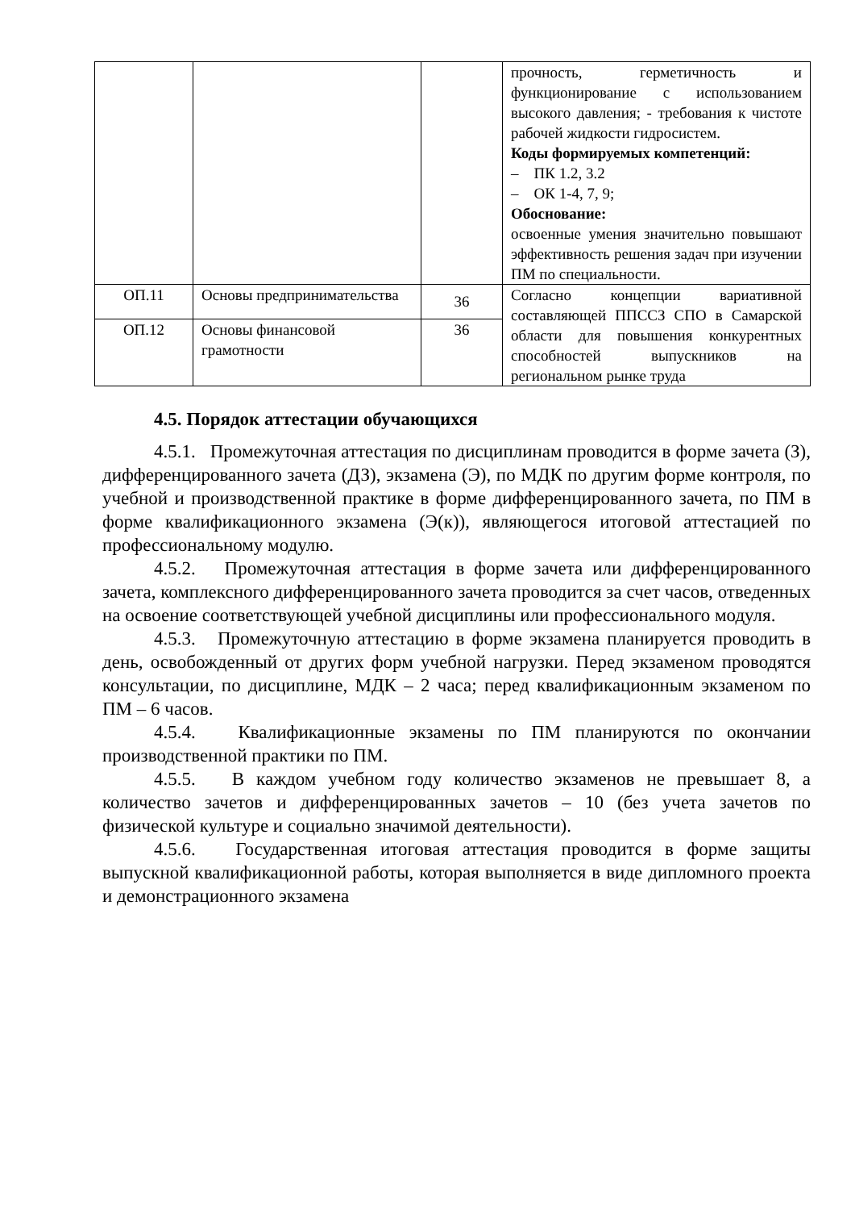| | | | прочность, герметичность и функционирование с использованием высокого давления; - требования к чистоте рабочей жидкости гидросистем. Коды формируемых компетенций: – ПК 1.2, 3.2 – ОК 1-4, 7, 9; Обоснование: освоенные умения значительно повышают эффективность решения задач при изучении ПМ по специальности. |
| ОП.11 | Основы предпринимательства | 36 | Согласно концепции вариативной составляющей ППССЗ СПО в Самарской области для повышения конкурентных способностей выпускников на региональном рынке труда |
| ОП.12 | Основы финансовой грамотности | 36 | |
4.5. Порядок аттестации обучающихся
4.5.1. Промежуточная аттестация по дисциплинам проводится в форме зачета (З), дифференцированного зачета (ДЗ), экзамена (Э), по МДК по другим форме контроля, по учебной и производственной практике в форме дифференцированного зачета, по ПМ в форме квалификационного экзамена (Э(к)), являющегося итоговой аттестацией по профессиональному модулю.
4.5.2. Промежуточная аттестация в форме зачета или дифференцированного зачета, комплексного дифференцированного зачета проводится за счет часов, отведенных на освоение соответствующей учебной дисциплины или профессионального модуля.
4.5.3. Промежуточную аттестацию в форме экзамена планируется проводить в день, освобожденный от других форм учебной нагрузки. Перед экзаменом проводятся консультации, по дисциплине, МДК – 2 часа; перед квалификационным экзаменом по ПМ – 6 часов.
4.5.4. Квалификационные экзамены по ПМ планируются по окончании производственной практики по ПМ.
4.5.5. В каждом учебном году количество экзаменов не превышает 8, а количество зачетов и дифференцированных зачетов – 10 (без учета зачетов по физической культуре и социально значимой деятельности).
4.5.6. Государственная итоговая аттестация проводится в форме защиты выпускной квалификационной работы, которая выполняется в виде дипломного проекта и демонстрационного экзамена